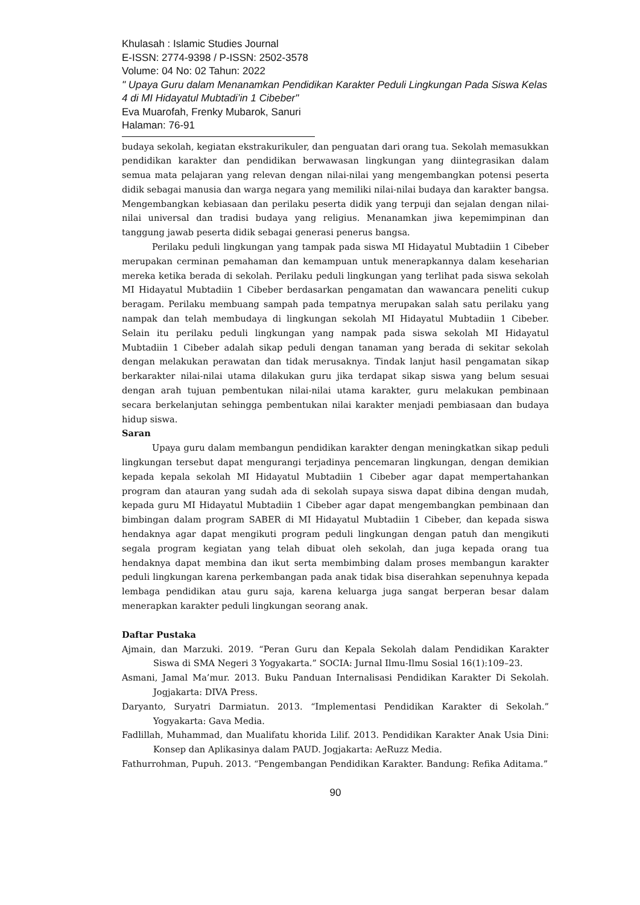Khulasah : Islamic Studies Journal
E-ISSN: 2774-9398 / P-ISSN: 2502-3578
Volume: 04 No: 02 Tahun: 2022
" Upaya Guru dalam Menanamkan Pendidikan Karakter Peduli Lingkungan Pada Siswa Kelas 4 di MI Hidayatul Mubtadi’in 1 Cibeber"
Eva Muarofah, Frenky Mubarok, Sanuri
Halaman: 76-91
budaya sekolah, kegiatan ekstrakurikuler, dan penguatan dari orang tua. Sekolah memasukkan pendidikan karakter dan pendidikan berwawasan lingkungan yang diintegrasikan dalam semua mata pelajaran yang relevan dengan nilai-nilai yang mengembangkan potensi peserta didik sebagai manusia dan warga negara yang memiliki nilai-nilai budaya dan karakter bangsa. Mengembangkan kebiasaan dan perilaku peserta didik yang terpuji dan sejalan dengan nilai-nilai universal dan tradisi budaya yang religius. Menanamkan jiwa kepemimpinan dan tanggung jawab peserta didik sebagai generasi penerus bangsa.
Perilaku peduli lingkungan yang tampak pada siswa MI Hidayatul Mubtadiin 1 Cibeber merupakan cerminan pemahaman dan kemampuan untuk menerapkannya dalam keseharian mereka ketika berada di sekolah. Perilaku peduli lingkungan yang terlihat pada siswa sekolah MI Hidayatul Mubtadiin 1 Cibeber berdasarkan pengamatan dan wawancara peneliti cukup beragam. Perilaku membuang sampah pada tempatnya merupakan salah satu perilaku yang nampak dan telah membudaya di lingkungan sekolah MI Hidayatul Mubtadiin 1 Cibeber. Selain itu perilaku peduli lingkungan yang nampak pada siswa sekolah MI Hidayatul Mubtadiin 1 Cibeber adalah sikap peduli dengan tanaman yang berada di sekitar sekolah dengan melakukan perawatan dan tidak merusaknya. Tindak lanjut hasil pengamatan sikap berkarakter nilai-nilai utama dilakukan guru jika terdapat sikap siswa yang belum sesuai dengan arah tujuan pembentukan nilai-nilai utama karakter, guru melakukan pembinaan secara berkelanjutan sehingga pembentukan nilai karakter menjadi pembiasaan dan budaya hidup siswa.
Saran
Upaya guru dalam membangun pendidikan karakter dengan meningkatkan sikap peduli lingkungan tersebut dapat mengurangi terjadinya pencemaran lingkungan, dengan demikian kepada kepala sekolah MI Hidayatul Mubtadiin 1 Cibeber agar dapat mempertahankan program dan atauran yang sudah ada di sekolah supaya siswa dapat dibina dengan mudah, kepada guru MI Hidayatul Mubtadiin 1 Cibeber agar dapat mengembangkan pembinaan dan bimbingan dalam program SABER di MI Hidayatul Mubtadiin 1 Cibeber, dan kepada siswa hendaknya agar dapat mengikuti program peduli lingkungan dengan patuh dan mengikuti segala program kegiatan yang telah dibuat oleh sekolah, dan juga kepada orang tua hendaknya dapat membina dan ikut serta membimbing dalam proses membangun karakter peduli lingkungan karena perkembangan pada anak tidak bisa diserahkan sepenuhnya kepada lembaga pendidikan atau guru saja, karena keluarga juga sangat berperan besar dalam menerapkan karakter peduli lingkungan seorang anak.
Daftar Pustaka
Ajmain, dan Marzuki. 2019. “Peran Guru dan Kepala Sekolah dalam Pendidikan Karakter Siswa di SMA Negeri 3 Yogyakarta.” SOCIA: Jurnal Ilmu-Ilmu Sosial 16(1):109–23.
Asmani, Jamal Ma’mur. 2013. Buku Panduan Internalisasi Pendidikan Karakter Di Sekolah. Jogjakarta: DIVA Press.
Daryanto, Suryatri Darmiatun. 2013. “Implementasi Pendidikan Karakter di Sekolah.” Yogyakarta: Gava Media.
Fadlillah, Muhammad, dan Mualifatu khorida Lilif. 2013. Pendidikan Karakter Anak Usia Dini: Konsep dan Aplikasinya dalam PAUD. Jogjakarta: AeRuzz Media.
Fathurrohman, Pupuh. 2013. “Pengembangan Pendidikan Karakter. Bandung: Refika Aditama.”
90